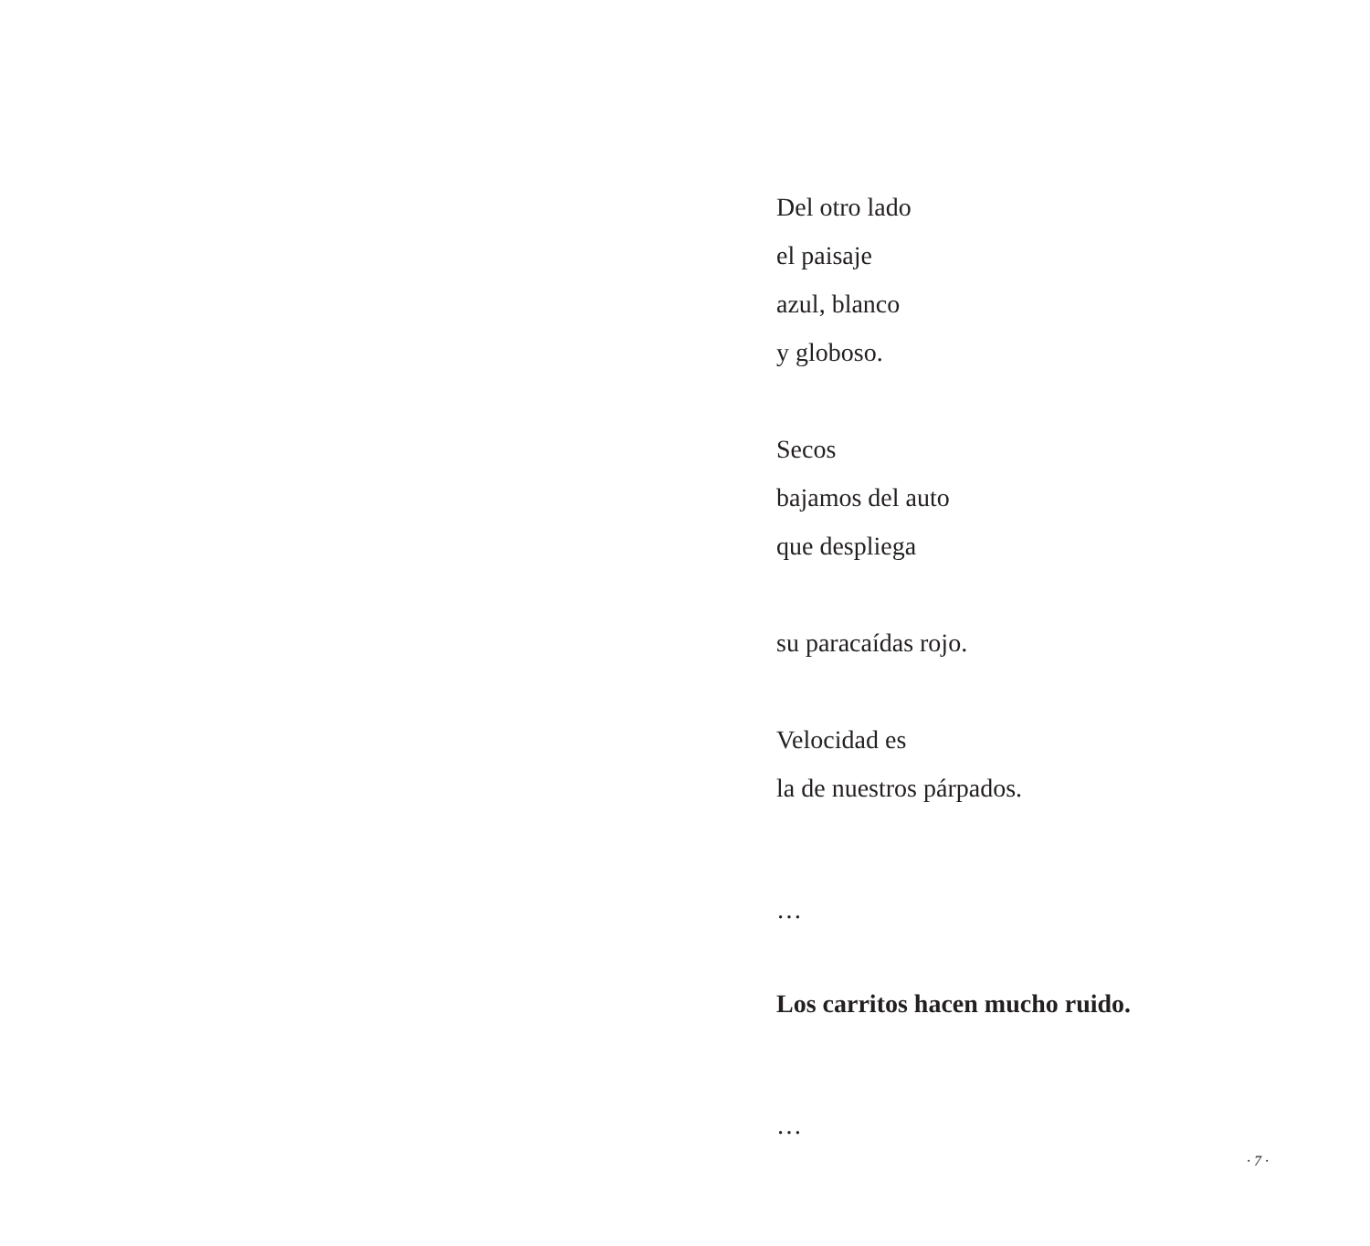Del otro lado
el paisaje
azul, blanco
y globoso.
Secos
bajamos del auto
que despliega
su paracaídas rojo.
Velocidad es
la de nuestros párpados.
…
Los carritos hacen mucho ruido.
…
· 7 ·